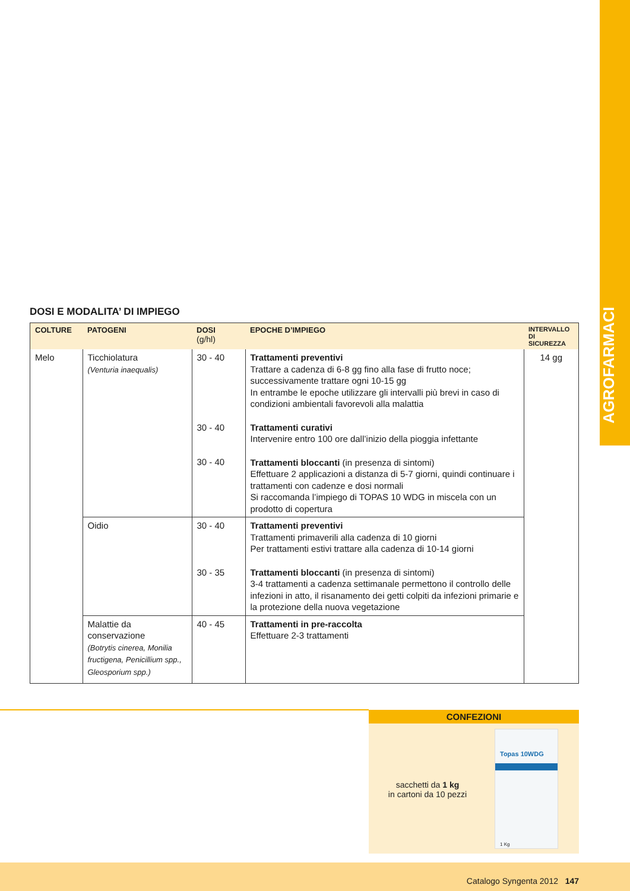AGROFARMACI
DOSI E MODALITA’ DI IMPIEGO
| COLTURE | PATOGENI | DOSI (g/hl) | EPOCHE D’IMPIEGO | INTERVALLO DI SICUREZZA |
| --- | --- | --- | --- | --- |
| Melo | Ticchiolatura (Venturia inaequalis) | 30 - 40 30 - 40 30 - 40 | Trattamenti preventivi Trattare a cadenza di 6-8 gg fino alla fase di frutto noce; successivamente trattare ogni 10-15 gg In entrambe le epoche utilizzare gli intervalli più brevi in caso di condizioni ambientali favorevoli alla malattia Trattamenti curativi Intervenire entro 100 ore dall’inizio della pioggia infettante Trattamenti bloccanti (in presenza di sintomi) Effettuare 2 applicazioni a distanza di 5-7 giorni, quindi continuare i trattamenti con cadenze e dosi normali Si raccomanda l’impiego di TOPAS 10 WDG in miscela con un prodotto di copertura | 14 gg |
| | Oidio | 30 - 40 30 - 35 | Trattamenti preventivi Trattamenti primaverili alla cadenza di 10 giorni Per trattamenti estivi trattare alla cadenza di 10-14 giorni Trattamenti bloccanti (in presenza di sintomi) 3-4 trattamenti a cadenza settimanale permettono il controllo delle infezioni in atto, il risanamento dei getti colpiti da infezioni primarie e la protezione della nuova vegetazione | |
| | Malattie da conservazione (Botrytis cinerea, Monilia fructigena, Penicillium spp., Gleosporium spp.) | 40 - 45 | Trattamenti in pre-raccolta Effettuare 2-3 trattamenti | |
CONFEZIONI
sacchetti da 1 kg
in cartoni da 10 pezzi
Topas 10WDG
1 Kg
Catalogo Syngenta 2012 147